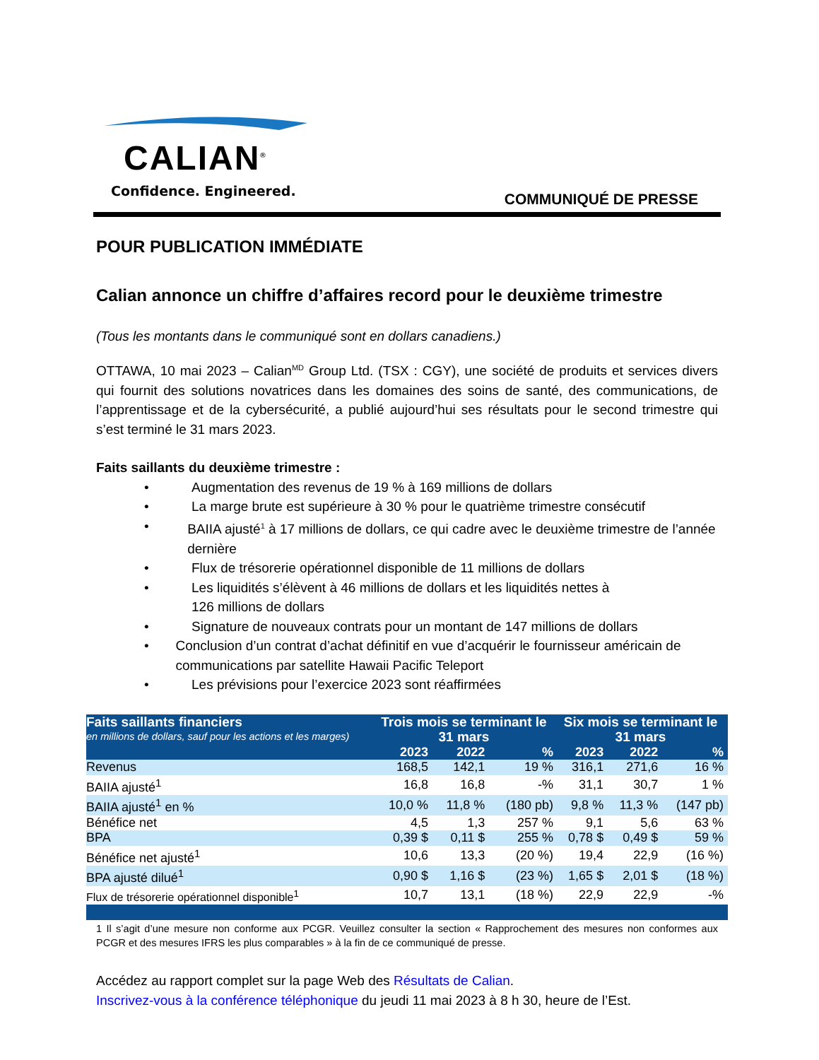CALIAN<sup>®</sup>
Confidence. Engineered.
COMMUNIQUÉ DE PRESSE
POUR PUBLICATION IMMÉDIATE
Calian annonce un chiffre d’affaires record pour le deuxième trimestre
(Tous les montants dans le communiqué sont en dollars canadiens.)
OTTAWA, 10 mai 2023 – Calian<sup>MD</sup> Group Ltd. (TSX : CGY), une société de produits et services divers qui fournit des solutions novatrices dans les domaines des soins de santé, des communications, de l’apprentissage et de la cybersécurité, a publié aujourd’hui ses résultats pour le second trimestre qui s’est terminé le 31 mars 2023.
Faits saillants du deuxième trimestre :
• Augmentation des revenus de 19 % à 169 millions de dollars
• La marge brute est supérieure à 30 % pour le quatrième trimestre consécutif
• BAIIA ajusté<sup>1</sup> à 17 millions de dollars, ce qui cadre avec le deuxième trimestre de l’année dernière
• Flux de trésorerie opérationnel disponible de 11 millions de dollars
• Les liquidités s’élèvent à 46 millions de dollars et les liquidités nettes à
126 millions de dollars
• Signature de nouveaux contrats pour un montant de 147 millions de dollars
• Conclusion d’un contrat d’achat définitif en vue d’acquérir le fournisseur américain de communications par satellite Hawaii Pacific Teleport
• Les prévisions pour l’exercice 2023 sont réaffirmées
| Faits saillants financiers | Trois mois se terminant le 31 mars | | | Six mois se terminant le 31 mars | | |
| --- | --- | --- | --- | --- | --- | --- |
| en millions de dollars, sauf pour les actions et les marges) | | | | | | |
| | 2023 | 2022 | % | 2023 | 2022 | % |
| Revenus | 168,5 | 142,1 | 19 % | 316,1 | 271,6 | 16 % |
| BAIIA ajusté<sup>1</sup> | 16,8 | 16,8 | -% | 31,1 | 30,7 | 1 % |
| BAIIA ajusté<sup>1</sup> en % | 10,0 % | 11,8 % | (180 pb) | 9,8 % | 11,3 % | (147 pb) |
| Bénéfice net | 4,5 | 1,3 | 257 % | 9,1 | 5,6 | 63 % |
| BPA | 0,39 $ | 0,11 $ | 255 % | 0,78 $ | 0,49 $ | 59 % |
| Bénéfice net ajusté<sup>1</sup> | 10,6 | 13,3 | (20 %) | 19,4 | 22,9 | (16 %) |
| BPA ajusté dilué<sup>1</sup> | 0,90 $ | 1,16 $ | (23 %) | 1,65 $ | 2,01 $ | (18 %) |
| Flux de trésorerie opérationnel disponible<sup>1</sup> | 10,7 | 13,1 | (18 %) | 22,9 | 22,9 | -% |
1 Il s’agit d’une mesure non conforme aux PCGR. Veuillez consulter la section « Rapprochement des mesures non conformes aux PCGR et des mesures IFRS les plus comparables » à la fin de ce communiqué de presse.
Accédez au rapport complet sur la page Web des Résultats de Calian.
Inscrivez-vous à la conférence téléphonique du jeudi 11 mai 2023 à 8 h 30, heure de l’Est.